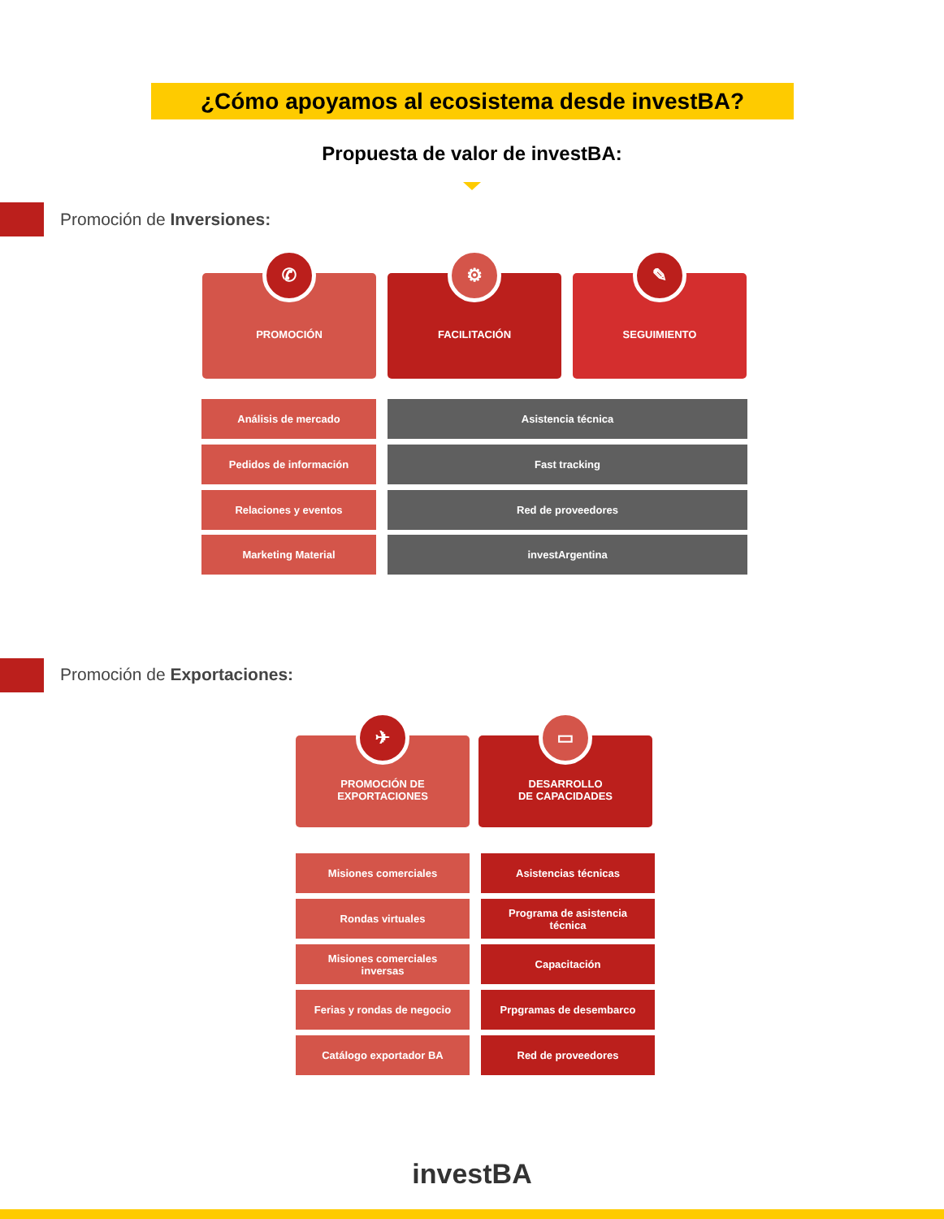¿Cómo apoyamos al ecosistema desde investBA?
Propuesta de valor de investBA:
Promoción de Inversiones:
✆
PROMOCIÓN
⚙
FACILITACIÓN
✎
SEGUIMIENTO
Análisis de mercado Asistencia técnica
Pedidos de información Fast tracking
Relaciones y eventos Red de proveedores
Marketing Material investArgentina
Promoción de Exportaciones:
✈
PROMOCIÓN DE
EXPORTACIONES
▭
DESARROLLO
DE CAPACIDADES
Misiones comerciales Asistencias técnicas
Rondas virtuales
Programa de asistencia
técnica
Misiones comerciales
inversas
Capacitación
Ferias y rondas de negocio Prpgramas de desembarco
Catálogo exportador BA Red de proveedores
investBA